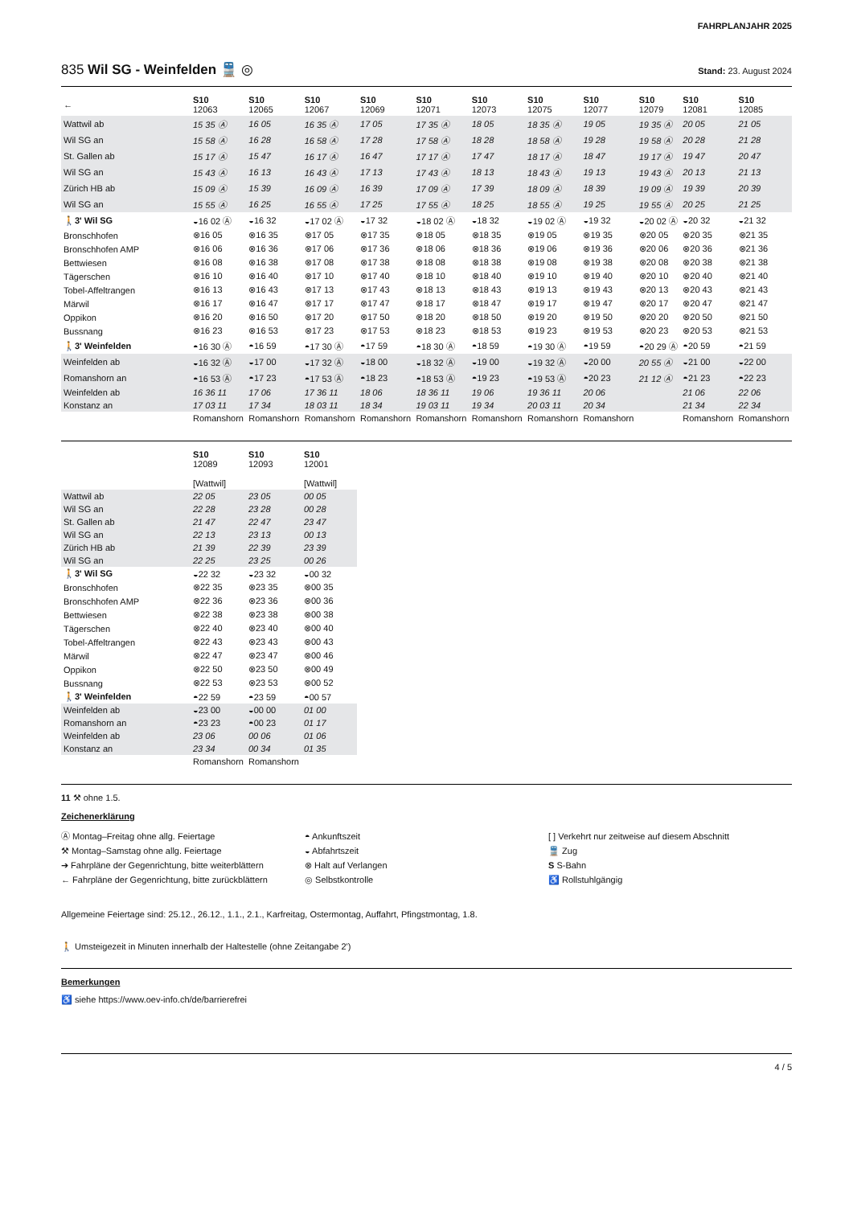FAHRPLANJAHR 2025
835 Wil SG - Weinfelden 🚆 ◎
Stand: 23. August 2024
| ← | S10 12063 | S10 12065 | S10 12067 | S10 12069 | S10 12071 | S10 12073 | S10 12075 | S10 12077 | S10 12079 | S10 12081 | S10 12085 |
| --- | --- | --- | --- | --- | --- | --- | --- | --- | --- | --- | --- |
| Wattwil ab | 15 35 Ⓐ | 16 05 | 16 35 Ⓐ | 17 05 | 17 35 Ⓐ | 18 05 | 18 35 Ⓐ | 19 05 | 19 35 Ⓐ | 20 05 | 21 05 |
| Wil SG an | 15 58 Ⓐ | 16 28 | 16 58 Ⓐ | 17 28 | 17 58 Ⓐ | 18 28 | 18 58 Ⓐ | 19 28 | 19 58 Ⓐ | 20 28 | 21 28 |
| St. Gallen ab | 15 17 Ⓐ | 15 47 | 16 17 Ⓐ | 16 47 | 17 17 Ⓐ | 17 47 | 18 17 Ⓐ | 18 47 | 19 17 Ⓐ | 19 47 | 20 47 |
| Wil SG an | 15 43 Ⓐ | 16 13 | 16 43 Ⓐ | 17 13 | 17 43 Ⓐ | 18 13 | 18 43 Ⓐ | 19 13 | 19 43 Ⓐ | 20 13 | 21 13 |
| Zürich HB ab | 15 09 Ⓐ | 15 39 | 16 09 Ⓐ | 16 39 | 17 09 Ⓐ | 17 39 | 18 09 Ⓐ | 18 39 | 19 09 Ⓐ | 19 39 | 20 39 |
| Wil SG an | 15 55 Ⓐ | 16 25 | 16 55 Ⓐ | 17 25 | 17 55 Ⓐ | 18 25 | 18 55 Ⓐ | 19 25 | 19 55 Ⓐ | 20 25 | 21 25 |
| 🚶3' Wil SG | ◒16 02 Ⓐ | ◒16 32 | ◒17 02 Ⓐ | ◒17 32 | ◒18 02 Ⓐ | ◒18 32 | ◒19 02 Ⓐ | ◒19 32 | ◒20 02 Ⓐ | ◒20 32 | ◒21 32 |
| Bronschhofen | ⊗16 05 | ⊗16 35 | ⊗17 05 | ⊗17 35 | ⊗18 05 | ⊗18 35 | ⊗19 05 | ⊗19 35 | ⊗20 05 | ⊗20 35 | ⊗21 35 |
| Bronschhofen AMP | ⊗16 06 | ⊗16 36 | ⊗17 06 | ⊗17 36 | ⊗18 06 | ⊗18 36 | ⊗19 06 | ⊗19 36 | ⊗20 06 | ⊗20 36 | ⊗21 36 |
| Bettwiesen | ⊗16 08 | ⊗16 38 | ⊗17 08 | ⊗17 38 | ⊗18 08 | ⊗18 38 | ⊗19 08 | ⊗19 38 | ⊗20 08 | ⊗20 38 | ⊗21 38 |
| Tägerschen | ⊗16 10 | ⊗16 40 | ⊗17 10 | ⊗17 40 | ⊗18 10 | ⊗18 40 | ⊗19 10 | ⊗19 40 | ⊗20 10 | ⊗20 40 | ⊗21 40 |
| Tobel-Affeltrangen | ⊗16 13 | ⊗16 43 | ⊗17 13 | ⊗17 43 | ⊗18 13 | ⊗18 43 | ⊗19 13 | ⊗19 43 | ⊗20 13 | ⊗20 43 | ⊗21 43 |
| Märwil | ⊗16 17 | ⊗16 47 | ⊗17 17 | ⊗17 47 | ⊗18 17 | ⊗18 47 | ⊗19 17 | ⊗19 47 | ⊗20 17 | ⊗20 47 | ⊗21 47 |
| Oppikon | ⊗16 20 | ⊗16 50 | ⊗17 20 | ⊗17 50 | ⊗18 20 | ⊗18 50 | ⊗19 20 | ⊗19 50 | ⊗20 20 | ⊗20 50 | ⊗21 50 |
| Bussnang | ⊗16 23 | ⊗16 53 | ⊗17 23 | ⊗17 53 | ⊗18 23 | ⊗18 53 | ⊗19 23 | ⊗19 53 | ⊗20 23 | ⊗20 53 | ⊗21 53 |
| 🚶3' Weinfelden | ◓16 30 Ⓐ | ◓16 59 | ◓17 30 Ⓐ | ◓17 59 | ◓18 30 Ⓐ | ◓18 59 | ◓19 30 Ⓐ | ◓19 59 | ◓20 29 Ⓐ | ◓20 59 | ◓21 59 |
| Weinfelden ab | ◒16 32 Ⓐ | ◒17 00 | ◒17 32 Ⓐ | ◒18 00 | ◒18 32 Ⓐ | ◒19 00 | ◒19 32 Ⓐ | ◒20 00 | 20 55 Ⓐ | ◒21 00 | ◒22 00 |
| Romanshorn an | ◓16 53 Ⓐ | ◓17 23 | ◓17 53 Ⓐ | ◓18 23 | ◓18 53 Ⓐ | ◓19 23 | ◓19 53 Ⓐ | ◓20 23 | 21 12 Ⓐ | ◓21 23 | ◓22 23 |
| Weinfelden ab | 16 36 11 | 17 06 | 17 36 11 | 18 06 | 18 36 11 | 19 06 | 19 36 11 | 20 06 | | 21 06 | 22 06 |
| Konstanz an | 17 03 11 | 17 34 | 18 03 11 | 18 34 | 19 03 11 | 19 34 | 20 03 11 | 20 34 | | 21 34 | 22 34 |
| | Romanshorn | Romanshorn | Romanshorn | Romanshorn | Romanshorn | Romanshorn | Romanshorn | Romanshorn | | Romanshorn | Romanshorn |
| | S10 12089 [Wattwil] | S10 12093 | S10 12001 [Wattwil] |
| --- | --- | --- | --- |
| Wattwil ab | 22 05 | 23 05 | 00 05 |
| Wil SG an | 22 28 | 23 28 | 00 28 |
| St. Gallen ab | 21 47 | 22 47 | 23 47 |
| Wil SG an | 22 13 | 23 13 | 00 13 |
| Zürich HB ab | 21 39 | 22 39 | 23 39 |
| Wil SG an | 22 25 | 23 25 | 00 26 |
| 🚶3' Wil SG | ◒22 32 | ◒23 32 | ◒00 32 |
| Bronschhofen | ⊗22 35 | ⊗23 35 | ⊗00 35 |
| Bronschhofen AMP | ⊗22 36 | ⊗23 36 | ⊗00 36 |
| Bettwiesen | ⊗22 38 | ⊗23 38 | ⊗00 38 |
| Tägerschen | ⊗22 40 | ⊗23 40 | ⊗00 40 |
| Tobel-Affeltrangen | ⊗22 43 | ⊗23 43 | ⊗00 43 |
| Märwil | ⊗22 47 | ⊗23 47 | ⊗00 46 |
| Oppikon | ⊗22 50 | ⊗23 50 | ⊗00 49 |
| Bussnang | ⊗22 53 | ⊗23 53 | ⊗00 52 |
| 🚶3' Weinfelden | ◓22 59 | ◓23 59 | ◓00 57 |
| Weinfelden ab | ◒23 00 | ◒00 00 | 01 00 |
| Romanshorn an | ◓23 23 | ◓00 23 | 01 17 |
| Weinfelden ab | 23 06 | 00 06 | 01 06 |
| Konstanz an | 23 34 | 00 34 | 01 35 |
| | Romanshorn | Romanshorn | |
11 ⚒ ohne 1.5.
Zeichenerklärung
Ⓐ Montag–Freitag ohne allg. Feiertage
⚒ Montag–Samstag ohne allg. Feiertage
➔ Fahrpläne der Gegenrichtung, bitte weiterblättern
← Fahrpläne der Gegenrichtung, bitte zurückblättern
◓ Ankunftszeit
◒ Abfahrtszeit
⊗ Halt auf Verlangen
◎ Selbstkontrolle
[ ] Verkehrt nur zeitweise auf diesem Abschnitt
🚆 Zug
S S-Bahn
♿ Rollstuhlgängig
Allgemeine Feiertage sind: 25.12., 26.12., 1.1., 2.1., Karfreitag, Ostermontag, Auffahrt, Pfingstmontag, 1.8.
🚶 Umsteigezeit in Minuten innerhalb der Haltestelle (ohne Zeitangabe 2')
Bemerkungen
♿ siehe https://www.oev-info.ch/de/barrierefrei
4 / 5